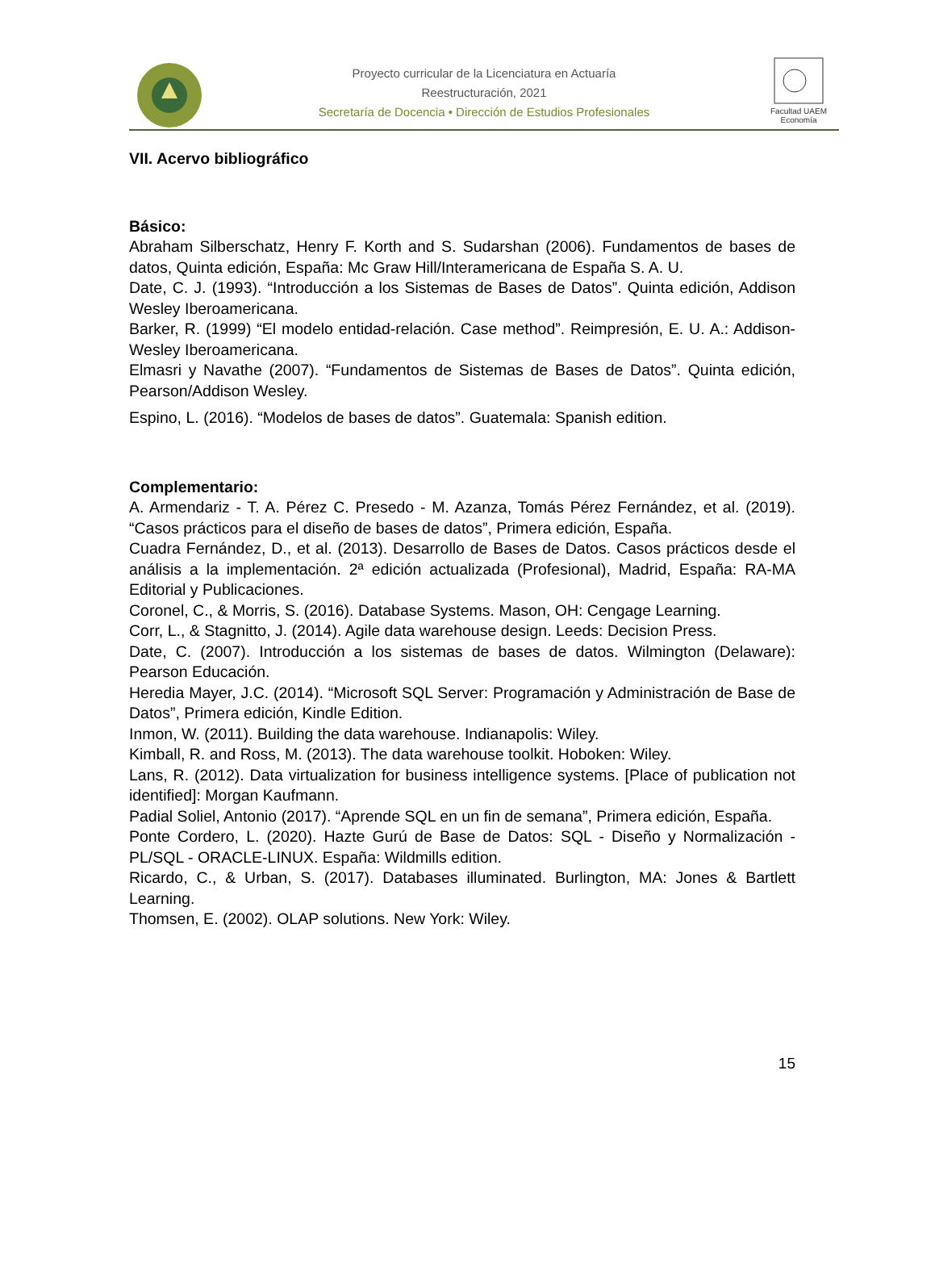Proyecto curricular de la Licenciatura en Actuaría
Reestructuración, 2021
Secretaría de Docencia • Dirección de Estudios Profesionales
Facultad UAEM Economía
VII. Acervo bibliográfico
Básico:
Abraham Silberschatz, Henry F. Korth and S. Sudarshan (2006). Fundamentos de bases de datos, Quinta edición, España: Mc Graw Hill/Interamericana de España S. A. U.
Date, C. J. (1993). “Introducción a los Sistemas de Bases de Datos”. Quinta edición, Addison Wesley Iberoamericana.
Barker, R. (1999) “El modelo entidad-relación. Case method”. Reimpresión, E. U. A.: Addison-Wesley Iberoamericana.
Elmasri y Navathe (2007). “Fundamentos de Sistemas de Bases de Datos”. Quinta edición, Pearson/Addison Wesley.
Espino, L. (2016). “Modelos de bases de datos”. Guatemala: Spanish edition.
Complementario:
A. Armendariz - T. A. Pérez C. Presedo - M. Azanza, Tomás Pérez Fernández, et al. (2019). “Casos prácticos para el diseño de bases de datos”, Primera edición, España.
Cuadra Fernández, D., et al. (2013). Desarrollo de Bases de Datos. Casos prácticos desde el análisis a la implementación. 2ª edición actualizada (Profesional), Madrid, España: RA-MA Editorial y Publicaciones.
Coronel, C., & Morris, S. (2016). Database Systems. Mason, OH: Cengage Learning.
Corr, L., & Stagnitto, J. (2014). Agile data warehouse design. Leeds: Decision Press.
Date, C. (2007). Introducción a los sistemas de bases de datos. Wilmington (Delaware): Pearson Educación.
Heredia Mayer, J.C. (2014). “Microsoft SQL Server: Programación y Administración de Base de Datos”, Primera edición, Kindle Edition.
Inmon, W. (2011). Building the data warehouse. Indianapolis: Wiley.
Kimball, R. and Ross, M. (2013). The data warehouse toolkit. Hoboken: Wiley.
Lans, R. (2012). Data virtualization for business intelligence systems. [Place of publication not identified]: Morgan Kaufmann.
Padial Soliel, Antonio (2017). “Aprende SQL en un fin de semana”, Primera edición, España.
Ponte Cordero, L. (2020). Hazte Gurú de Base de Datos: SQL - Diseño y Normalización - PL/SQL - ORACLE-LINUX. España: Wildmills edition.
Ricardo, C., & Urban, S. (2017). Databases illuminated. Burlington, MA: Jones & Bartlett Learning.
Thomsen, E. (2002). OLAP solutions. New York: Wiley.
15